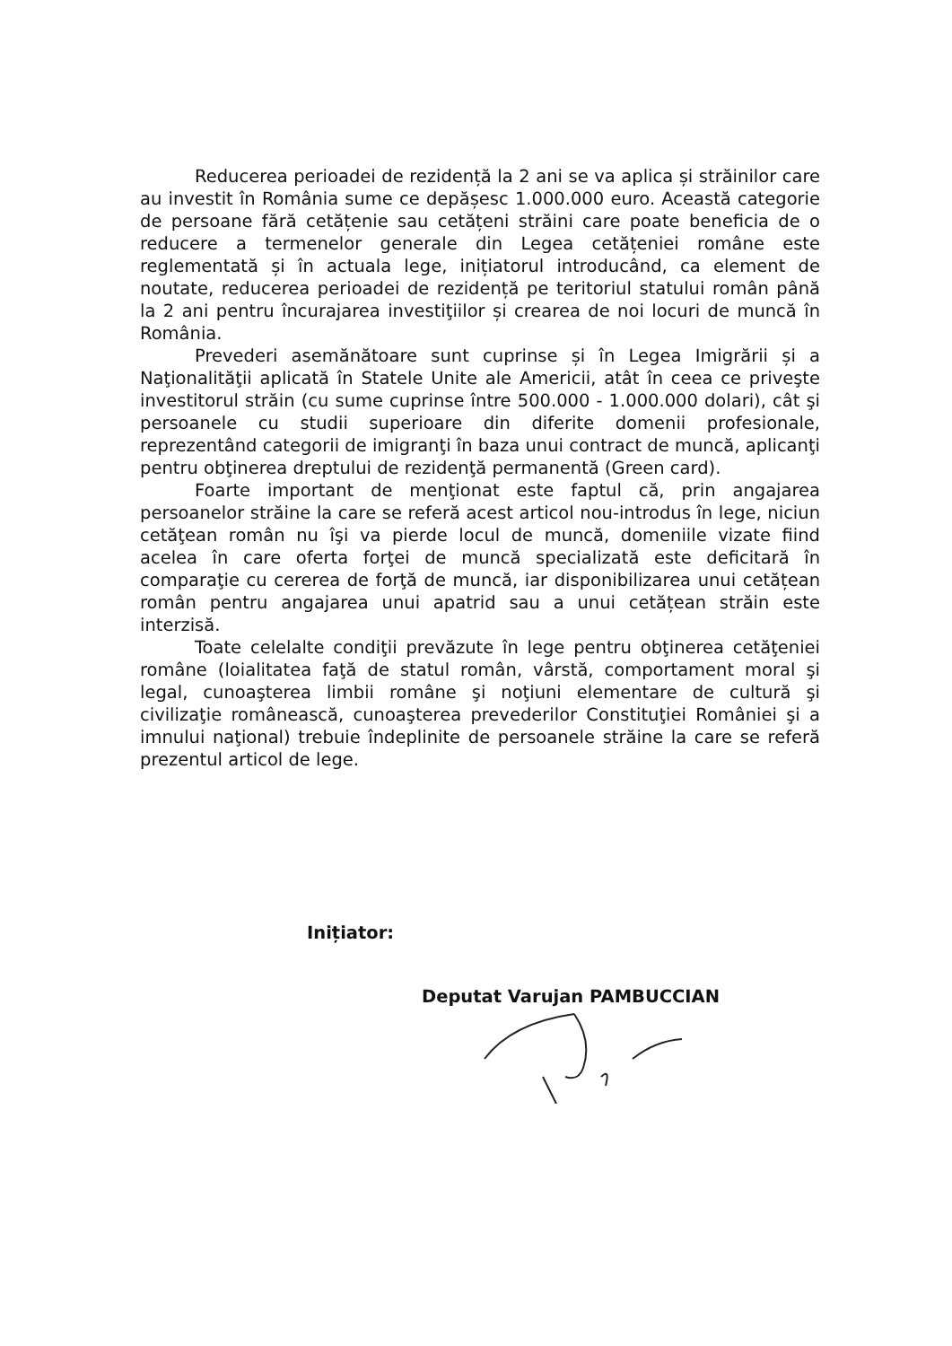Reducerea perioadei de rezidență la 2 ani se va aplica și străinilor care au investit în România sume ce depășesc 1.000.000 euro. Această categorie de persoane fără cetățenie sau cetățeni străini care poate beneficia de o reducere a termenelor generale din Legea cetățeniei române este reglementată și în actuala lege, inițiatorul introducând, ca element de noutate, reducerea perioadei de rezidență pe teritoriul statului român până la 2 ani pentru încurajarea investiţiilor și crearea de noi locuri de muncă în România.
Prevederi asemănătoare sunt cuprinse și în Legea Imigrării și a Naţionalităţii aplicată în Statele Unite ale Americii, atât în ceea ce priveşte investitorul străin (cu sume cuprinse între 500.000 - 1.000.000 dolari), cât şi persoanele cu studii superioare din diferite domenii profesionale, reprezentând categorii de imigranţi în baza unui contract de muncă, aplicanţi pentru obţinerea dreptului de rezidenţă permanentă (Green card).
Foarte important de menţionat este faptul că, prin angajarea persoanelor străine la care se referă acest articol nou-introdus în lege, niciun cetăţean român nu îşi va pierde locul de muncă, domeniile vizate fiind acelea în care oferta forţei de muncă specializată este deficitară în comparaţie cu cererea de forţă de muncă, iar disponibilizarea unui cetățean român pentru angajarea unui apatrid sau a unui cetățean străin este interzisă.
Toate celelalte condiţii prevăzute în lege pentru obţinerea cetăţeniei române (loialitatea faţă de statul român, vârstă, comportament moral şi legal, cunoaşterea limbii române şi noţiuni elementare de cultură şi civilizaţie românească, cunoaşterea prevederilor Constituţiei României şi a imnului naţional) trebuie îndeplinite de persoanele străine la care se referă prezentul articol de lege.
Inițiator:
Deputat Varujan PAMBUCCIAN